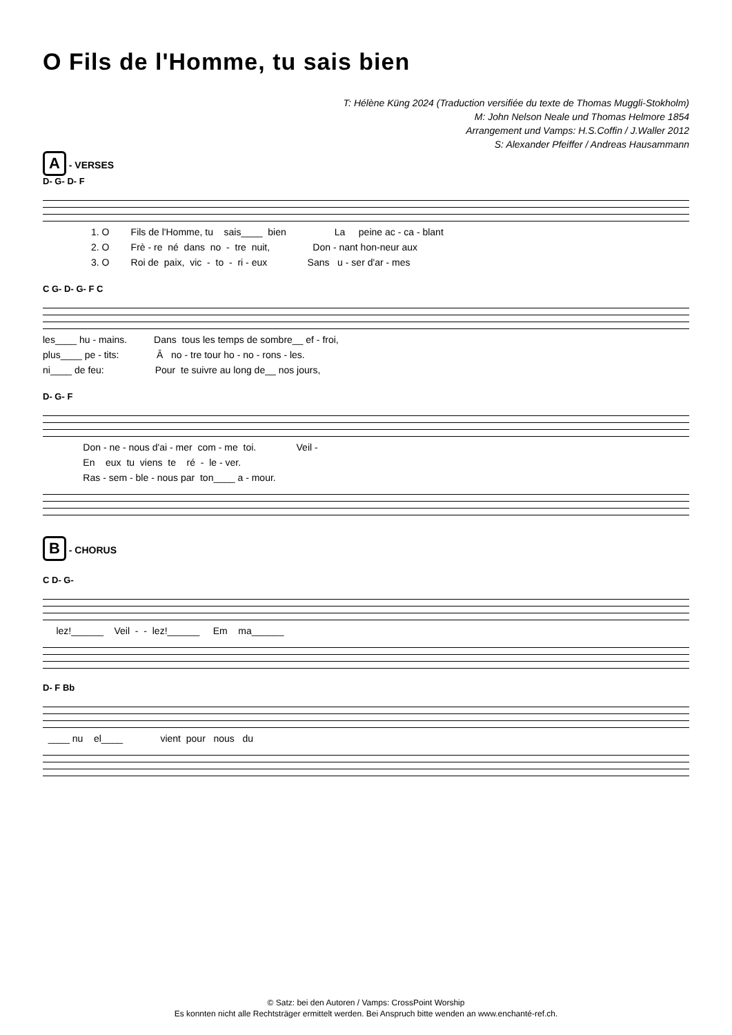O Fils de l'Homme, tu sais bien
T: Hélène Küng 2024 (Traduction versifiée du texte de Thomas Muggli-Stokholm)
M: John Nelson Neale und Thomas Helmore 1854
Arrangement und Vamps: H.S.Coffin / J.Waller 2012
S: Alexander Pfeiffer / Andreas Hausammann
A - VERSES
D- G- D- F
1. O Fils de l'Homme, tu sais____ bien La peine ac - ca - blant 2. O Frè - re né dans no - tre nuit, Don - nant hon-neur aux 3. O Roi de paix, vic - to - ri - eux Sans u - ser d'ar - mes
C G- D- G- F C
les____ hu - mains. Dans tous les temps de sombre__ ef - froi, plus____ pe - tits: Â no - tre tour ho - no - rons - les. ni____ de feu: Pour te suivre au long de__ nos jours,
D- G- F
Don - ne - nous d'ai - mer com - me toi. Veil - En eux tu viens te ré - le - ver. Ras - sem - ble - nous par ton____ a - mour.
B - CHORUS
C D- G-
lez!______ Veil - - lez!______ Em ma______
D- F Bb
____ nu el____ vient pour nous du
© Satz: bei den Autoren / Vamps: CrossPoint Worship
Es konnten nicht alle Rechtsträger ermittelt werden. Bei Anspruch bitte wenden an www.enchanté-ref.ch.